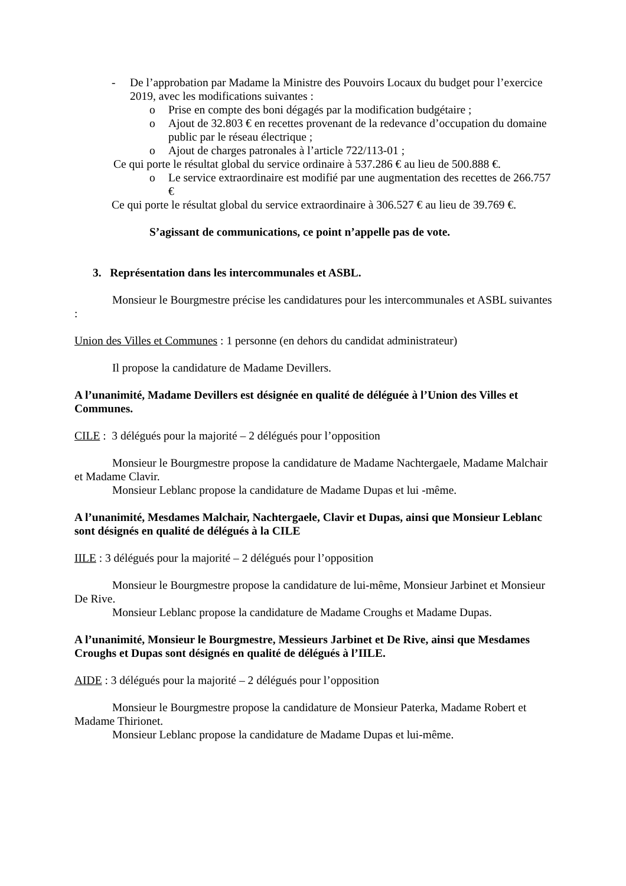- De l’approbation par Madame la Ministre des Pouvoirs Locaux du budget pour l’exercice 2019, avec les modifications suivantes :
o Prise en compte des boni dégagés par la modification budgétaire ;
o Ajout de 32.803 € en recettes provenant de la redevance d’occupation du domaine public par le réseau électrique ;
o Ajout de charges patronales à l’article 722/113-01 ;
Ce qui porte le résultat global du service ordinaire à 537.286 € au lieu de 500.888 €.
o Le service extraordinaire est modifié par une augmentation des recettes de 266.757 €
Ce qui porte le résultat global du service extraordinaire à 306.527 € au lieu de 39.769 €.
S’agissant de communications, ce point n’appelle pas de vote.
3. Représentation dans les intercommunales et ASBL.
Monsieur le Bourgmestre précise les candidatures pour les intercommunales et ASBL suivantes :
Union des Villes et Communes : 1 personne (en dehors du candidat administrateur)
Il propose la candidature de Madame Devillers.
A l’unanimité, Madame Devillers est désignée en qualité de déléguée à l’Union des Villes et Communes.
CILE : 3 délégués pour la majorité – 2 délégués pour l’opposition
Monsieur le Bourgmestre propose la candidature de Madame Nachtergaele, Madame Malchair et Madame Clavir.
Monsieur Leblanc propose la candidature de Madame Dupas et lui -même.
A l’unanimité, Mesdames Malchair, Nachtergaele, Clavir et Dupas, ainsi que Monsieur Leblanc sont désignés en qualité de délégués à la CILE
IILE : 3 délégués pour la majorité – 2 délégués pour l’opposition
Monsieur le Bourgmestre propose la candidature de lui-même, Monsieur Jarbinet et Monsieur De Rive.
Monsieur Leblanc propose la candidature de Madame Croughs et Madame Dupas.
A l’unanimité, Monsieur le Bourgmestre, Messieurs Jarbinet et De Rive, ainsi que Mesdames Croughs et Dupas sont désignés en qualité de délégués à l’IILE.
AIDE : 3 délégués pour la majorité – 2 délégués pour l’opposition
Monsieur le Bourgmestre propose la candidature de Monsieur Paterka, Madame Robert et Madame Thirionet.
Monsieur Leblanc propose la candidature de Madame Dupas et lui-même.